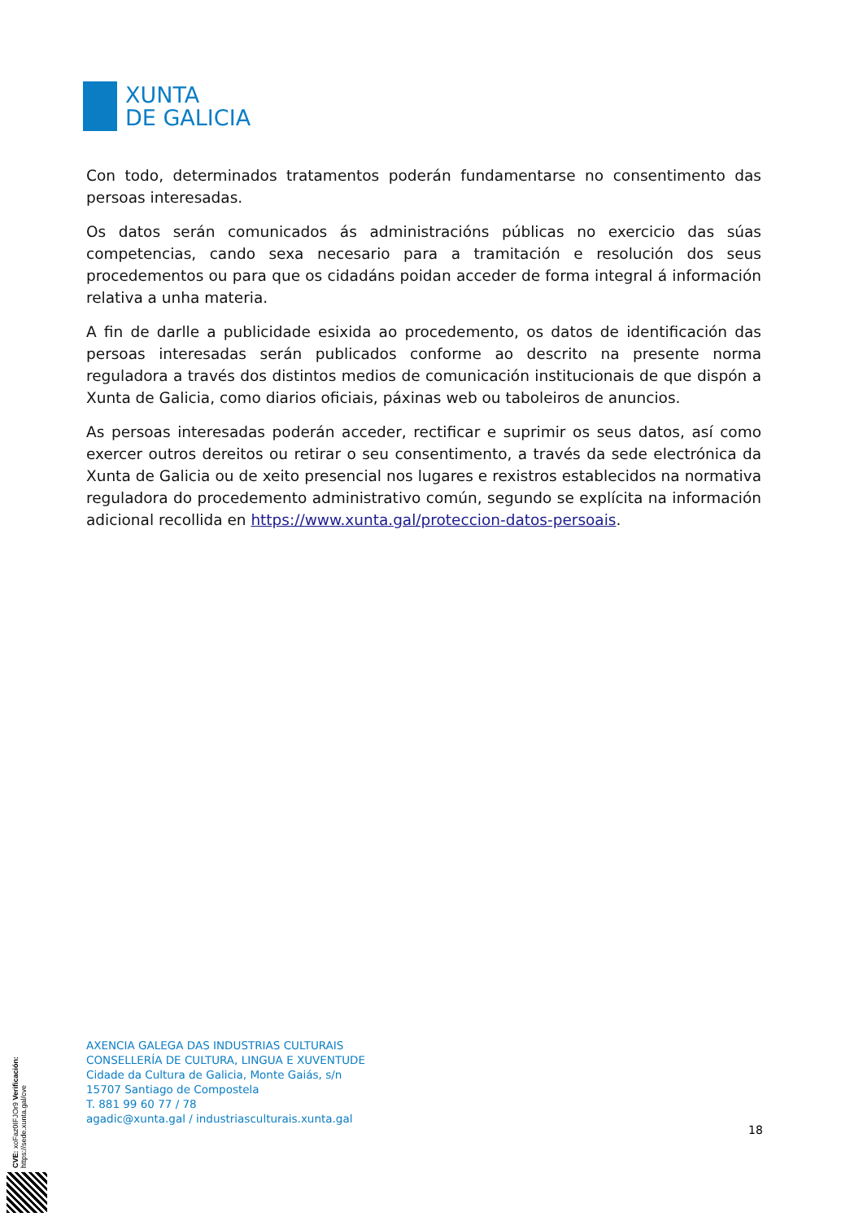XUNTA
DE GALICIA
Con todo, determinados tratamentos poderán fundamentarse no consentimento das persoas interesadas.
Os datos serán comunicados ás administracións públicas no exercicio das súas competencias, cando sexa necesario para a tramitación e resolución dos seus procedementos ou para que os cidadáns poidan acceder de forma integral á información relativa a unha materia.
A fin de darlle a publicidade esixida ao procedemento, os datos de identificación das persoas interesadas serán publicados conforme ao descrito na presente norma reguladora a través dos distintos medios de comunicación institucionais de que dispón a Xunta de Galicia, como diarios oficiais, páxinas web ou taboleiros de anuncios.
As persoas interesadas poderán acceder, rectificar e suprimir os seus datos, así como exercer outros dereitos ou retirar o seu consentimento, a través da sede electrónica da Xunta de Galicia ou de xeito presencial nos lugares e rexistros establecidos na normativa reguladora do procedemento administrativo común, segundo se explícita na información adicional recollida en https://www.xunta.gal/proteccion-datos-persoais.
AXENCIA GALEGA DAS INDUSTRIAS CULTURAIS
CONSELLERÍA DE CULTURA, LINGUA E XUVENTUDE
Cidade da Cultura de Galicia, Monte Gaiás, s/n
15707 Santiago de Compostela
T. 881 99 60 77 / 78
agadic@xunta.gal / industriasculturais.xunta.gal
18
CVE: xoFaz0IFJOr9 Verificación: https://sede.xunta.gal/cve